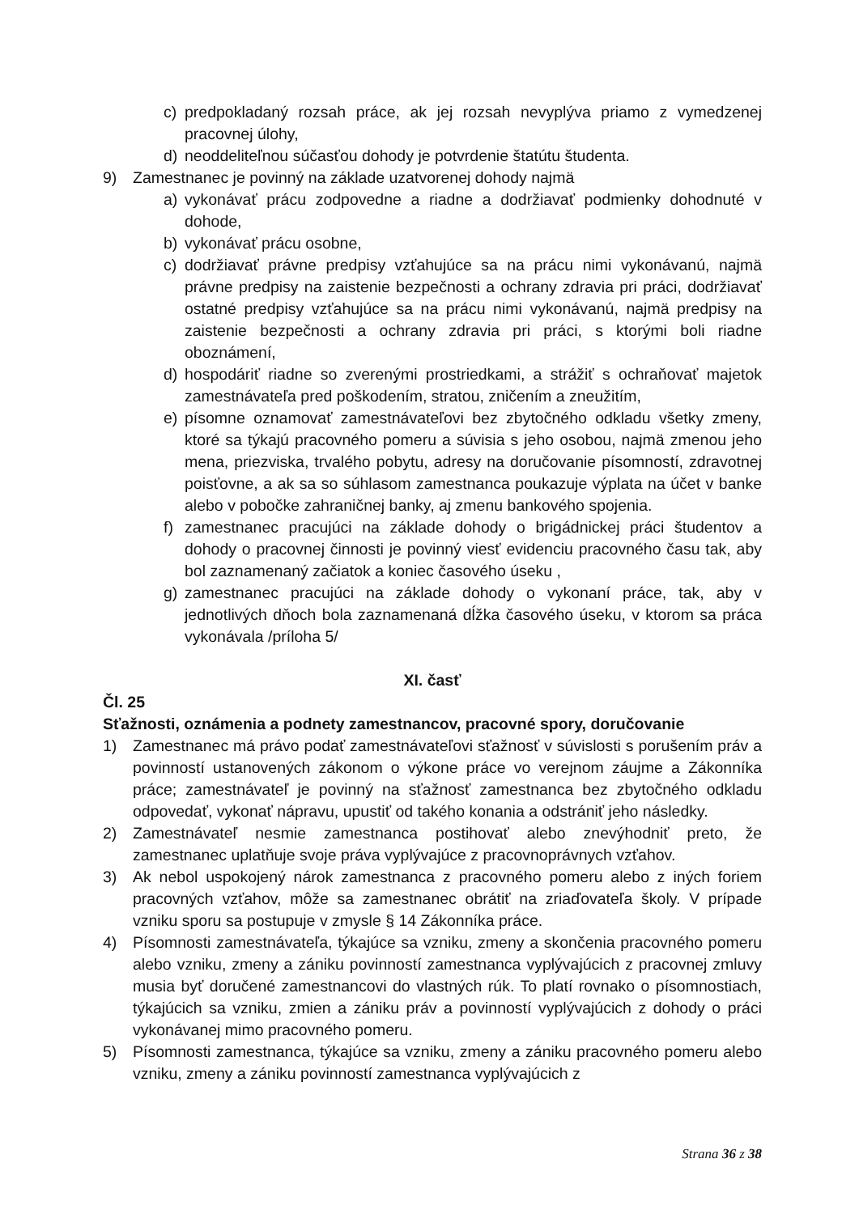c) predpokladaný rozsah práce, ak jej rozsah nevyplýva priamo z vymedzenej pracovnej úlohy,
d) neoddeliteľnou súčasťou dohody je potvrdenie štatútu študenta.
9) Zamestnanec je povinný na základe uzatvorenej dohody najmä
a) vykonávať prácu zodpovedne a riadne a dodržiavať podmienky dohodnuté v dohode,
b) vykonávať prácu osobne,
c) dodržiavať právne predpisy vzťahujúce sa na prácu nimi vykonávanú, najmä právne predpisy na zaistenie bezpečnosti a ochrany zdravia pri práci, dodržiavať ostatné predpisy vzťahujúce sa na prácu nimi vykonávanú, najmä predpisy na zaistenie bezpečnosti a ochrany zdravia pri práci, s ktorými boli riadne oboznámení,
d) hospodáriť riadne so zverenými prostriedkami, a strážiť s ochraňovať majetok zamestnávateľa pred poškodením, stratou, zničením a zneužitím,
e) písomne oznamovať zamestnávateľovi bez zbytočného odkladu všetky zmeny, ktoré sa týkajú pracovného pomeru a súvisia s jeho osobou, najmä zmenou jeho mena, priezviska, trvalého pobytu, adresy na doručovanie písomností, zdravotnej poisťovne, a ak sa so súhlasom zamestnanca poukazuje výplata na účet v banke alebo v pobočke zahraničnej banky, aj zmenu bankového spojenia.
f) zamestnanec pracujúci na základe dohody o brigádnickej práci študentov a dohody o pracovnej činnosti je povinný viesť evidenciu pracovného času tak, aby bol zaznamenaný začiatok a koniec časového úseku ,
g) zamestnanec pracujúci na základe dohody o vykonaní práce, tak, aby v jednotlivých dňoch bola zaznamenaná dĺžka časového úseku, v ktorom sa práca vykonávala /príloha 5/
XI. časť
Čl. 25
Sťažnosti, oznámenia a podnety zamestnancov, pracovné spory, doručovanie
1) Zamestnanec má právo podať zamestnávateľovi sťažnosť v súvislosti s porušením práv a povinností ustanovených zákonom o výkone práce vo verejnom záujme a Zákonníka práce; zamestnávateľ je povinný na sťažnosť zamestnanca bez zbytočného odkladu odpovedať, vykonať nápravu, upustiť od takého konania a odstrániť jeho následky.
2) Zamestnávateľ nesmie zamestnanca postihovať alebo znevýhodniť preto, že zamestnanec uplatňuje svoje práva vyplývajúce z pracovnoprávnych vzťahov.
3) Ak nebol uspokojený nárok zamestnanca z pracovného pomeru alebo z iných foriem pracovných vzťahov, môže sa zamestnanec obrátiť na zriaďovateľa školy. V prípade vzniku sporu sa postupuje v zmysle § 14 Zákonníka práce.
4) Písomnosti zamestnávateľa, týkajúce sa vzniku, zmeny a skončenia pracovného pomeru alebo vzniku, zmeny a zániku povinností zamestnanca vyplývajúcich z pracovnej zmluvy musia byť doručené zamestnancovi do vlastných rúk. To platí rovnako o písomnostiach, týkajúcich sa vzniku, zmien a zániku práv a povinností vyplývajúcich z dohody o práci vykonávanej mimo pracovného pomeru.
5) Písomnosti zamestnanca, týkajúce sa vzniku, zmeny a zániku pracovného pomeru alebo vzniku, zmeny a zániku povinností zamestnanca vyplývajúcich z
Strana 36 z 38